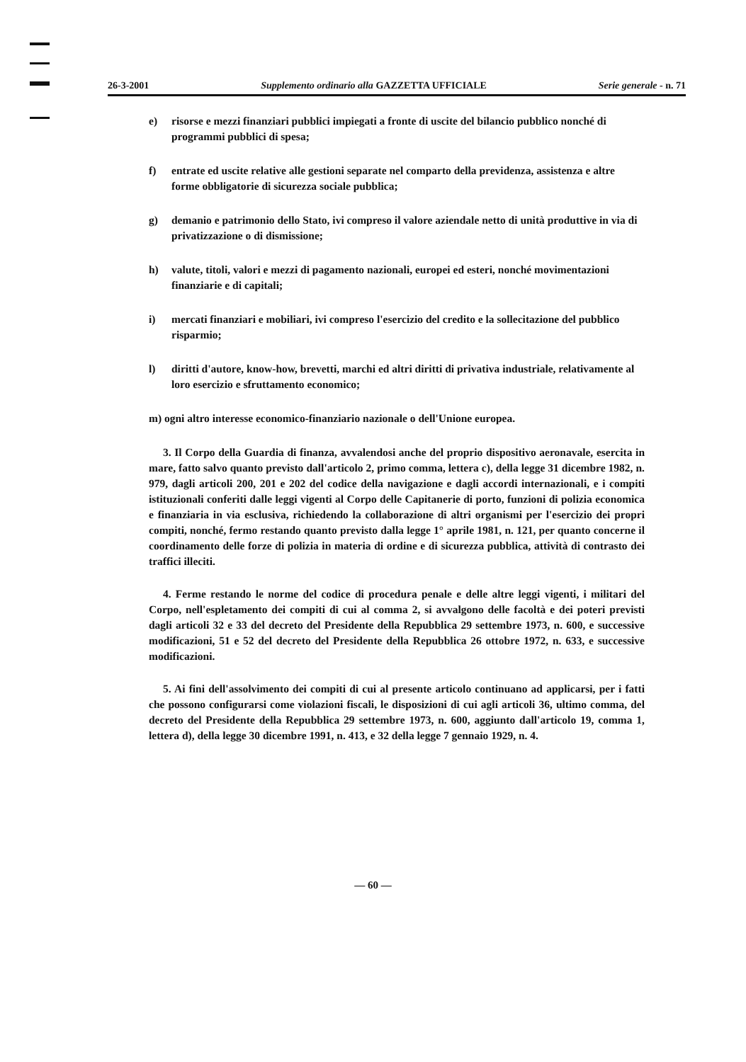26-3-2001 Supplemento ordinario alla GAZZETTA UFFICIALE Serie generale - n. 71
e) risorse e mezzi finanziari pubblici impiegati a fronte di uscite del bilancio pubblico nonché di programmi pubblici di spesa;
f) entrate ed uscite relative alle gestioni separate nel comparto della previdenza, assistenza e altre forme obbligatorie di sicurezza sociale pubblica;
g) demanio e patrimonio dello Stato, ivi compreso il valore aziendale netto di unità produttive in via di privatizzazione o di dismissione;
h) valute, titoli, valori e mezzi di pagamento nazionali, europei ed esteri, nonché movimentazioni finanziarie e di capitali;
i) mercati finanziari e mobiliari, ivi compreso l'esercizio del credito e la sollecitazione del pubblico risparmio;
l) diritti d'autore, know-how, brevetti, marchi ed altri diritti di privativa industriale, relativamente al loro esercizio e sfruttamento economico;
m) ogni altro interesse economico-finanziario nazionale o dell'Unione europea.
3. Il Corpo della Guardia di finanza, avvalendosi anche del proprio dispositivo aeronavale, esercita in mare, fatto salvo quanto previsto dall'articolo 2, primo comma, lettera c), della legge 31 dicembre 1982, n. 979, dagli articoli 200, 201 e 202 del codice della navigazione e dagli accordi internazionali, e i compiti istituzionali conferiti dalle leggi vigenti al Corpo delle Capitanerie di porto, funzioni di polizia economica e finanziaria in via esclusiva, richiedendo la collaborazione di altri organismi per l'esercizio dei propri compiti, nonché, fermo restando quanto previsto dalla legge 1° aprile 1981, n. 121, per quanto concerne il coordinamento delle forze di polizia in materia di ordine e di sicurezza pubblica, attività di contrasto dei traffici illeciti.
4. Ferme restando le norme del codice di procedura penale e delle altre leggi vigenti, i militari del Corpo, nell'espletamento dei compiti di cui al comma 2, si avvalgono delle facoltà e dei poteri previsti dagli articoli 32 e 33 del decreto del Presidente della Repubblica 29 settembre 1973, n. 600, e successive modificazioni, 51 e 52 del decreto del Presidente della Repubblica 26 ottobre 1972, n. 633, e successive modificazioni.
5. Ai fini dell'assolvimento dei compiti di cui al presente articolo continuano ad applicarsi, per i fatti che possono configurarsi come violazioni fiscali, le disposizioni di cui agli articoli 36, ultimo comma, del decreto del Presidente della Repubblica 29 settembre 1973, n. 600, aggiunto dall'articolo 19, comma 1, lettera d), della legge 30 dicembre 1991, n. 413, e 32 della legge 7 gennaio 1929, n. 4.
— 60 —